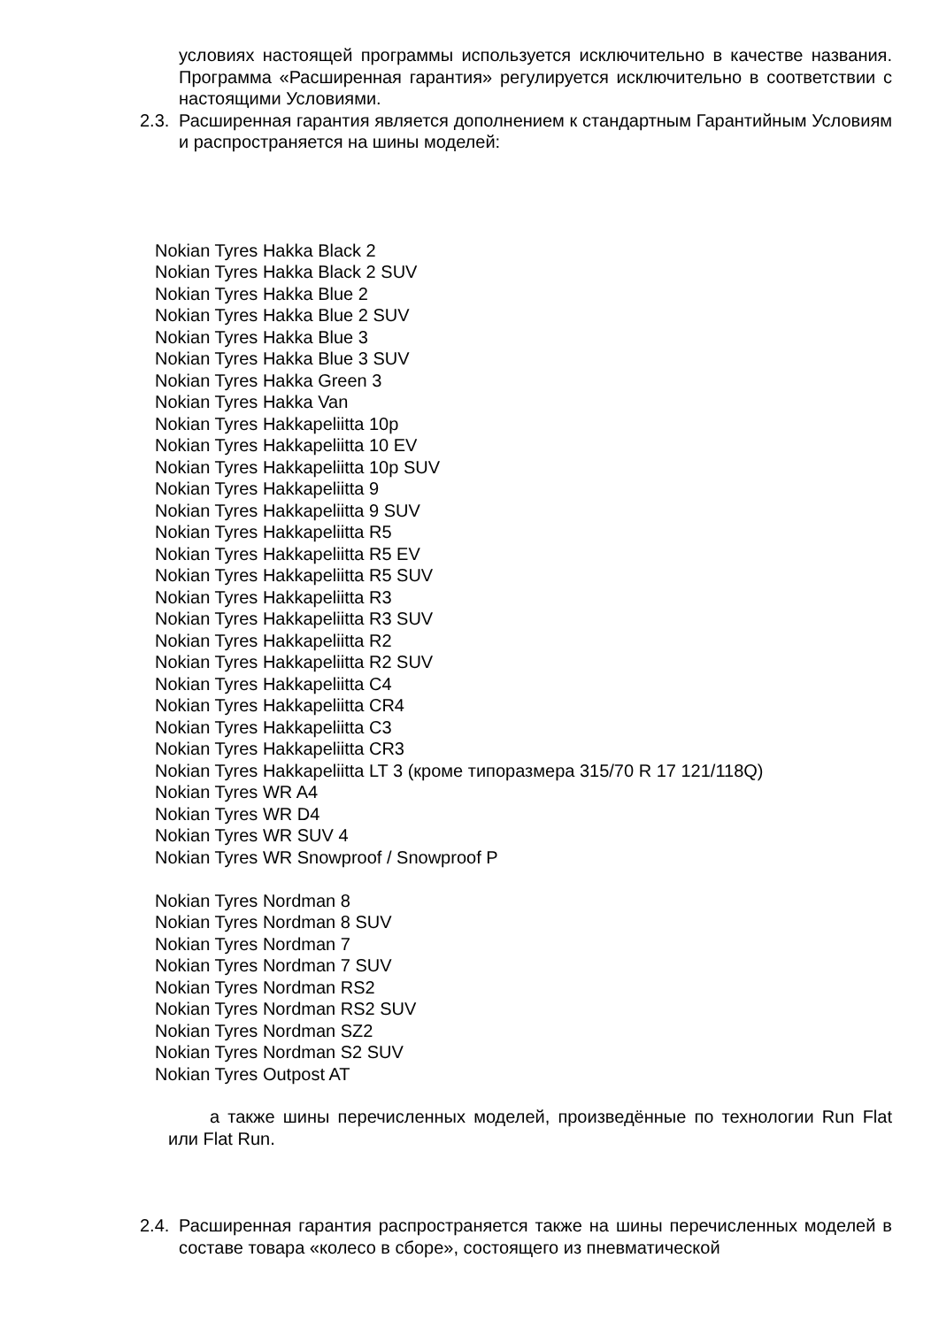условиях настоящей программы используется исключительно в качестве названия. Программа «Расширенная гарантия» регулируется исключительно в соответствии с настоящими Условиями.
2.3.
Расширенная гарантия является дополнением к стандартным Гарантийным Условиям и распространяется на шины моделей:
Nokian Tyres Hakka Black 2
Nokian Tyres Hakka Black 2 SUV
Nokian Tyres Hakka Blue 2
Nokian Tyres Hakka Blue 2 SUV
Nokian Tyres Hakka Blue 3
Nokian Tyres Hakka Blue 3 SUV
Nokian Tyres Hakka Green 3
Nokian Tyres Hakka Van
Nokian Tyres Hakkapeliitta 10p
Nokian Tyres Hakkapeliitta 10 EV
Nokian Tyres Hakkapeliitta 10p SUV
Nokian Tyres Hakkapeliitta 9
Nokian Tyres Hakkapeliitta 9 SUV
Nokian Tyres Hakkapeliitta R5
Nokian Tyres Hakkapeliitta R5 EV
Nokian Tyres Hakkapeliitta R5 SUV
Nokian Tyres Hakkapeliitta R3
Nokian Tyres Hakkapeliitta R3 SUV
Nokian Tyres Hakkapeliitta R2
Nokian Tyres Hakkapeliitta R2 SUV
Nokian Tyres Hakkapeliitta C4
Nokian Tyres Hakkapeliitta CR4
Nokian Tyres Hakkapeliitta C3
Nokian Tyres Hakkapeliitta CR3
Nokian Tyres Hakkapeliitta LT 3 (кроме типоразмера 315/70 R 17 121/118Q)
Nokian Tyres WR A4
Nokian Tyres WR D4
Nokian Tyres WR SUV 4
Nokian Tyres WR Snowproof / Snowproof P
Nokian Tyres Nordman 8
Nokian Tyres Nordman 8 SUV
Nokian Tyres Nordman 7
Nokian Tyres Nordman 7 SUV
Nokian Tyres Nordman RS2
Nokian Tyres Nordman RS2 SUV
Nokian Tyres Nordman SZ2
Nokian Tyres Nordman S2 SUV
Nokian Tyres Outpost AT
а также шины перечисленных моделей, произведённые по технологии Run Flat или Flat Run.
2.4.
Расширенная гарантия распространяется также на шины перечисленных моделей в составе товара «колесо в сборе», состоящего из пневматической